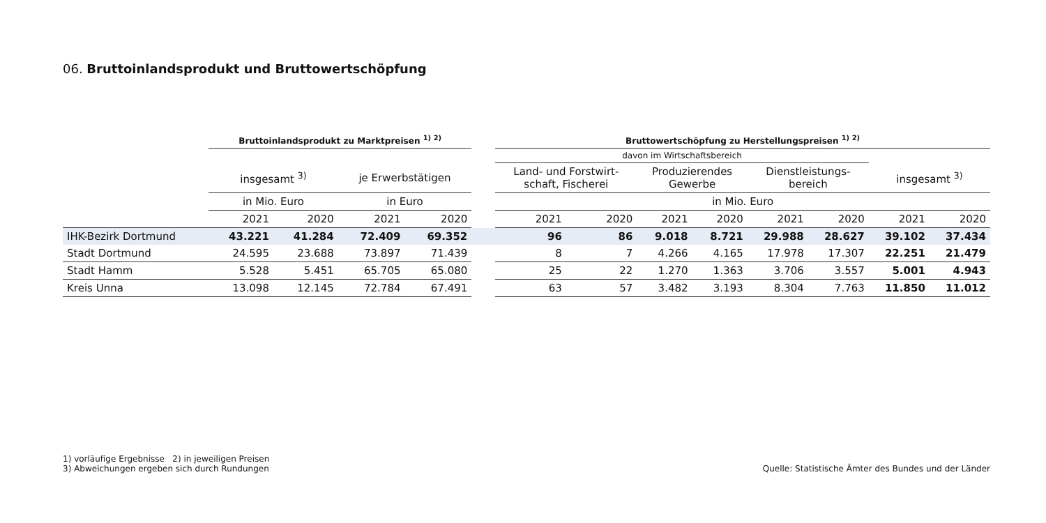06. Bruttoinlandsprodukt und Bruttowertschöpfung
| | Bruttoinlandsprodukt zu Marktpreisen <sup>1) 2)</sup> | | | | | Bruttowertschöpfung zu Herstellungspreisen <sup>1) 2)</sup> | | | | | | | |
| --- | --- | --- | --- | --- | --- | --- | --- | --- | --- | --- | --- | --- | --- |
| | | | | | | davon im Wirtschaftsbereich | | | | | | | |
| | insgesamt <sup>3)</sup> | | je Erwerbstätigen | | | Land- und Forstwirt- schaft, Fischerei | | Produzierendes Gewerbe | | Dienstleistungs- bereich | | insgesamt <sup>3)</sup> | |
| | in Mio. Euro | | in Euro | | | in Mio. Euro | | | | | | | |
| | 2021 | 2020 | 2021 | 2020 | | 2021 | 2020 | 2021 | 2020 | 2021 | 2020 | 2021 | 2020 |
| IHK-Bezirk Dortmund | 43.221 | 41.284 | 72.409 | 69.352 | | 96 | 86 | 9.018 | 8.721 | 29.988 | 28.627 | 39.102 | 37.434 |
| Stadt Dortmund | 24.595 | 23.688 | 73.897 | 71.439 | | 8 | 7 | 4.266 | 4.165 | 17.978 | 17.307 | 22.251 | 21.479 |
| Stadt Hamm | 5.528 | 5.451 | 65.705 | 65.080 | | 25 | 22 | 1.270 | 1.363 | 3.706 | 3.557 | 5.001 | 4.943 |
| Kreis Unna | 13.098 | 12.145 | 72.784 | 67.491 | | 63 | 57 | 3.482 | 3.193 | 8.304 | 7.763 | 11.850 | 11.012 |
1) vorläufige Ergebnisse 2) in jeweiligen Preisen
3) Abweichungen ergeben sich durch Rundungen
Quelle: Statistische Ämter des Bundes und der Länder